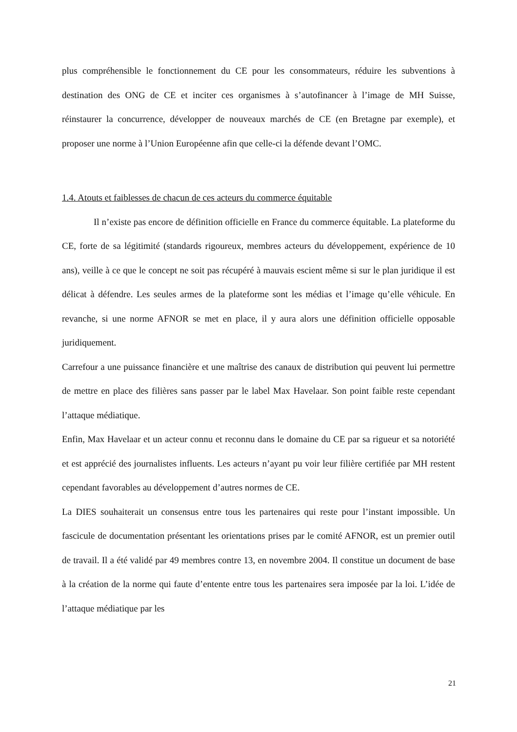plus compréhensible le fonctionnement du CE pour les consommateurs, réduire les subventions à destination des ONG de CE et inciter ces organismes à s’autofinancer à l’image de MH Suisse, réinstaurer la concurrence, développer de nouveaux marchés de CE (en Bretagne par exemple), et proposer une norme à l’Union Européenne afin que celle-ci la défende devant l’OMC.
1.4. Atouts et faiblesses de chacun de ces acteurs du commerce équitable
Il n’existe pas encore de définition officielle en France du commerce équitable. La plateforme du CE, forte de sa légitimité (standards rigoureux, membres acteurs du développement, expérience de 10 ans), veille à ce que le concept ne soit pas récupéré à mauvais escient même si sur le plan juridique il est délicat à défendre. Les seules armes de la plateforme sont les médias et l’image qu’elle véhicule. En revanche, si une norme AFNOR se met en place, il y aura alors une définition officielle opposable juridiquement.
Carrefour a une puissance financière et une maîtrise des canaux de distribution qui peuvent lui permettre de mettre en place des filières sans passer par le label Max Havelaar. Son point faible reste cependant l’attaque médiatique.
Enfin, Max Havelaar et un acteur connu et reconnu dans le domaine du CE par sa rigueur et sa notoriété et est apprécié des journalistes influents. Les acteurs n’ayant pu voir leur filière certifiée par MH restent cependant favorables au développement d’autres normes de CE.
La DIES souhaiterait un consensus entre tous les partenaires qui reste pour l’instant impossible. Un fascicule de documentation présentant les orientations prises par le comité AFNOR, est un premier outil de travail. Il a été validé par 49 membres contre 13, en novembre 2004. Il constitue un document de base à la création de la norme qui faute d’entente entre tous les partenaires sera imposée par la loi. L’idée de l’attaque médiatique par les
21